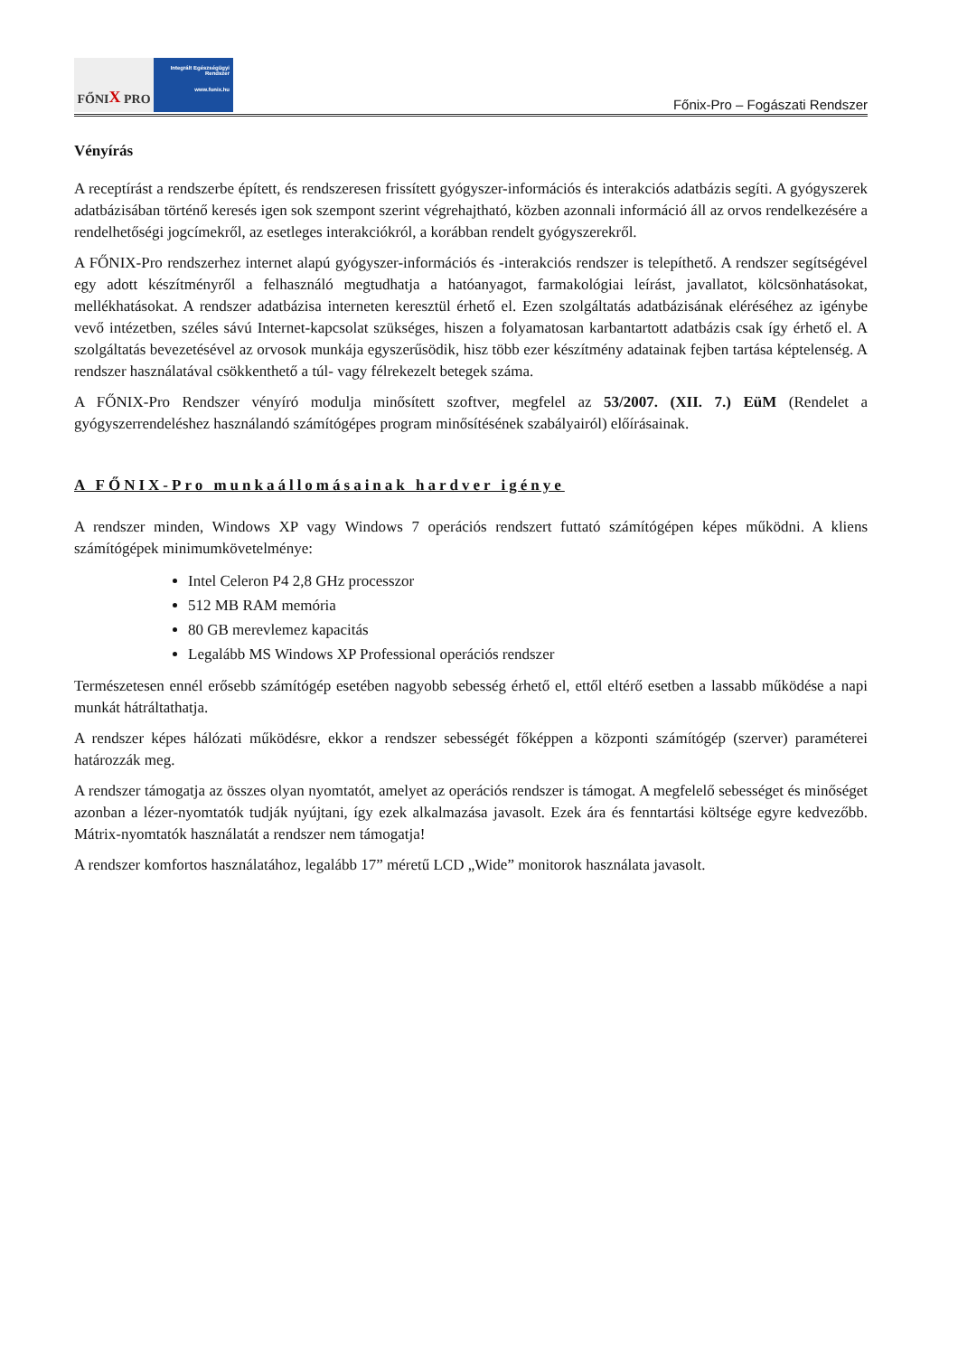FŐNI X PRO
Integrált Egészségügyi
Rendszer
www.fonix.hu
Főnix-Pro – Fogászati Rendszer
Vényírás
A receptírást a rendszerbe épített, és rendszeresen frissített gyógyszer-információs és interakciós adatbázis segíti. A gyógyszerek adatbázisában történő keresés igen sok szempont szerint végrehajtható, közben azonnali információ áll az orvos rendelkezésére a rendelhetőségi jogcímekről, az esetleges interakciókról, a korábban rendelt gyógyszerekről.
A FŐNIX-Pro rendszerhez internet alapú gyógyszer-információs és -interakciós rendszer is telepíthető. A rendszer segítségével egy adott készítményről a felhasználó megtudhatja a hatóanyagot, farmakológiai leírást, javallatot, kölcsönhatásokat, mellékhatásokat. A rendszer adatbázisa interneten keresztül érhető el. Ezen szolgáltatás adatbázisának eléréséhez az igénybe vevő intézetben, széles sávú Internet-kapcsolat szükséges, hiszen a folyamatosan karbantartott adatbázis csak így érhető el. A szolgáltatás bevezetésével az orvosok munkája egyszerűsödik, hisz több ezer készítmény adatainak fejben tartása képtelenség. A rendszer használatával csökkenthető a túl- vagy félrekezelt betegek száma.
A FŐNIX-Pro Rendszer vényíró modulja minősített szoftver, megfelel az 53/2007. (XII. 7.) EüM (Rendelet a gyógyszerrendeléshez használandó számítógépes program minősítésének szabályairól) előírásainak.
A FŐNIX-Pro munkaállomásainak hardver igénye
A rendszer minden, Windows XP vagy Windows 7 operációs rendszert futtató számítógépen képes működni. A kliens számítógépek minimumkövetelménye:
Intel Celeron P4 2,8 GHz processzor
512 MB RAM memória
80 GB merevlemez kapacitás
Legalább MS Windows XP Professional operációs rendszer
Természetesen ennél erősebb számítógép esetében nagyobb sebesség érhető el, ettől eltérő esetben a lassabb működése a napi munkát hátráltathatja.
A rendszer képes hálózati működésre, ekkor a rendszer sebességét főképpen a központi számítógép (szerver) paraméterei határozzák meg.
A rendszer támogatja az összes olyan nyomtatót, amelyet az operációs rendszer is támogat. A megfelelő sebességet és minőséget azonban a lézer-nyomtatók tudják nyújtani, így ezek alkalmazása javasolt. Ezek ára és fenntartási költsége egyre kedvezőbb. Mátrix-nyomtatók használatát a rendszer nem támogatja!
A rendszer komfortos használatához, legalább 17” méretű LCD „Wide” monitorok használata javasolt.